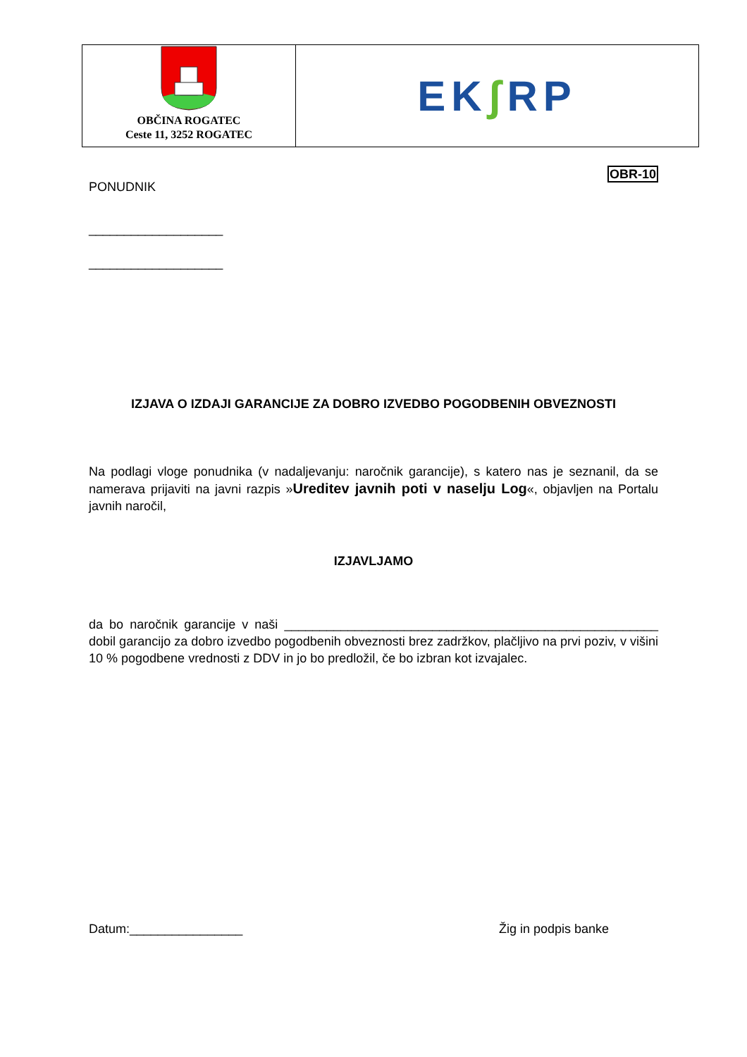| OBČINA ROGATEC Ceste 11, 3252 ROGATEC | EK ʃ RP |
OBR-10
PONUDNIK
___________________
___________________
IZJAVA O IZDAJI GARANCIJE ZA DOBRO IZVEDBO POGODBENIH OBVEZNOSTI
Na podlagi vloge ponudnika (v nadaljevanju: naročnik garancije), s katero nas je seznanil, da se namerava prijaviti na javni razpis »Ureditev javnih poti v naselju Log«, objavljen na Portalu javnih naročil,
IZJAVLJAMO
da bo naročnik garancije v naši _____________________________________________________ dobil garancijo za dobro izvedbo pogodbenih obveznosti brez zadržkov, plačljivo na prvi poziv, v višini 10 % pogodbene vrednosti z DDV in jo bo predložil, če bo izbran kot izvajalec.
Datum:________________ Žig in podpis banke